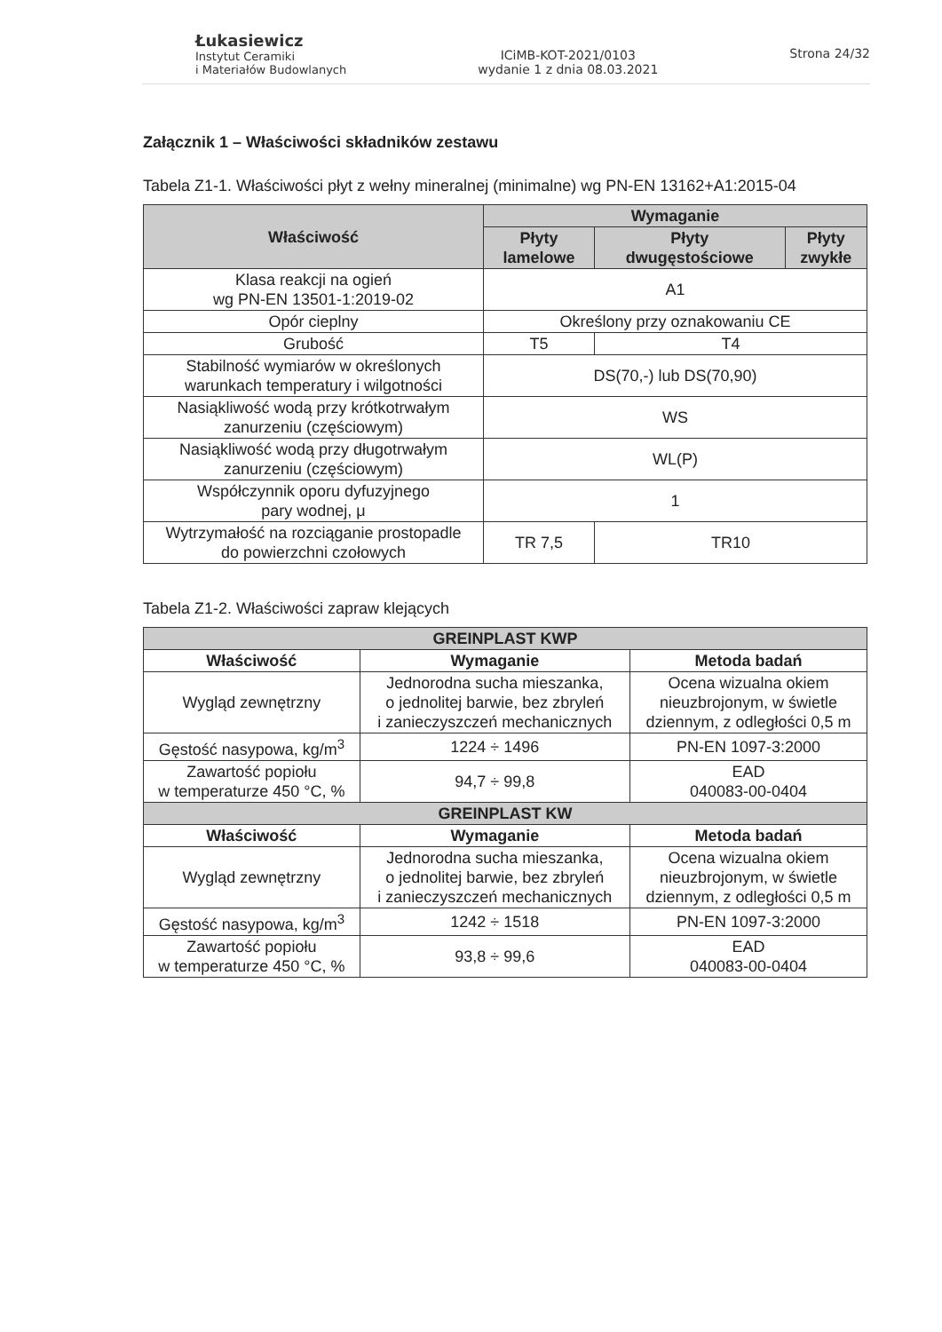Łukasiewicz
Instytut Ceramiki
i Materiałów Budowlanych
ICiMB-KOT-2021/0103
wydanie 1 z dnia 08.03.2021
Strona 24/32
Załącznik 1 – Właściwości składników zestawu
Tabela Z1-1. Właściwości płyt z wełny mineralnej (minimalne) wg PN-EN 13162+A1:2015-04
| Właściwość | Wymaganie | | |
| --- | --- | --- | --- |
| | Płyty lamelowe | Płyty dwugęstościowe | Płyty zwykłe |
| Klasa reakcji na ogień wg PN-EN 13501-1:2019-02 | A1 | | |
| Opór cieplny | Określony przy oznakowaniu CE | | |
| Grubość | T5 | T4 | |
| Stabilność wymiarów w określonych warunkach temperatury i wilgotności | DS(70,-) lub DS(70,90) | | |
| Nasiąkliwość wodą przy krótkotrwałym zanurzeniu (częściowym) | WS | | |
| Nasiąkliwość wodą przy długotrwałym zanurzeniu (częściowym) | WL(P) | | |
| Współczynnik oporu dyfuzyjnego pary wodnej, μ | 1 | | |
| Wytrzymałość na rozciąganie prostopadle do powierzchni czołowych | TR 7,5 | TR10 | |
Tabela Z1-2. Właściwości zapraw klejących
| GREINPLAST KWP | | |
| --- | --- | --- |
| Właściwość | Wymaganie | Metoda badań |
| Wygląd zewnętrzny | Jednorodna sucha mieszanka, o jednolitej barwie, bez zbryleń i zanieczyszczeń mechanicznych | Ocena wizualna okiem nieuzbrojonym, w świetle dziennym, z odległości 0,5 m |
| Gęstość nasypowa, kg/m<sup>3</sup> | 1224 ÷ 1496 | PN-EN 1097-3:2000 |
| Zawartość popiołu w temperaturze 450 °C, % | 94,7 ÷ 99,8 | EAD 040083-00-0404 |
| GREINPLAST KW | | |
| Właściwość | Wymaganie | Metoda badań |
| Wygląd zewnętrzny | Jednorodna sucha mieszanka, o jednolitej barwie, bez zbryleń i zanieczyszczeń mechanicznych | Ocena wizualna okiem nieuzbrojonym, w świetle dziennym, z odległości 0,5 m |
| Gęstość nasypowa, kg/m<sup>3</sup> | 1242 ÷ 1518 | PN-EN 1097-3:2000 |
| Zawartość popiołu w temperaturze 450 °C, % | 93,8 ÷ 99,6 | EAD 040083-00-0404 |